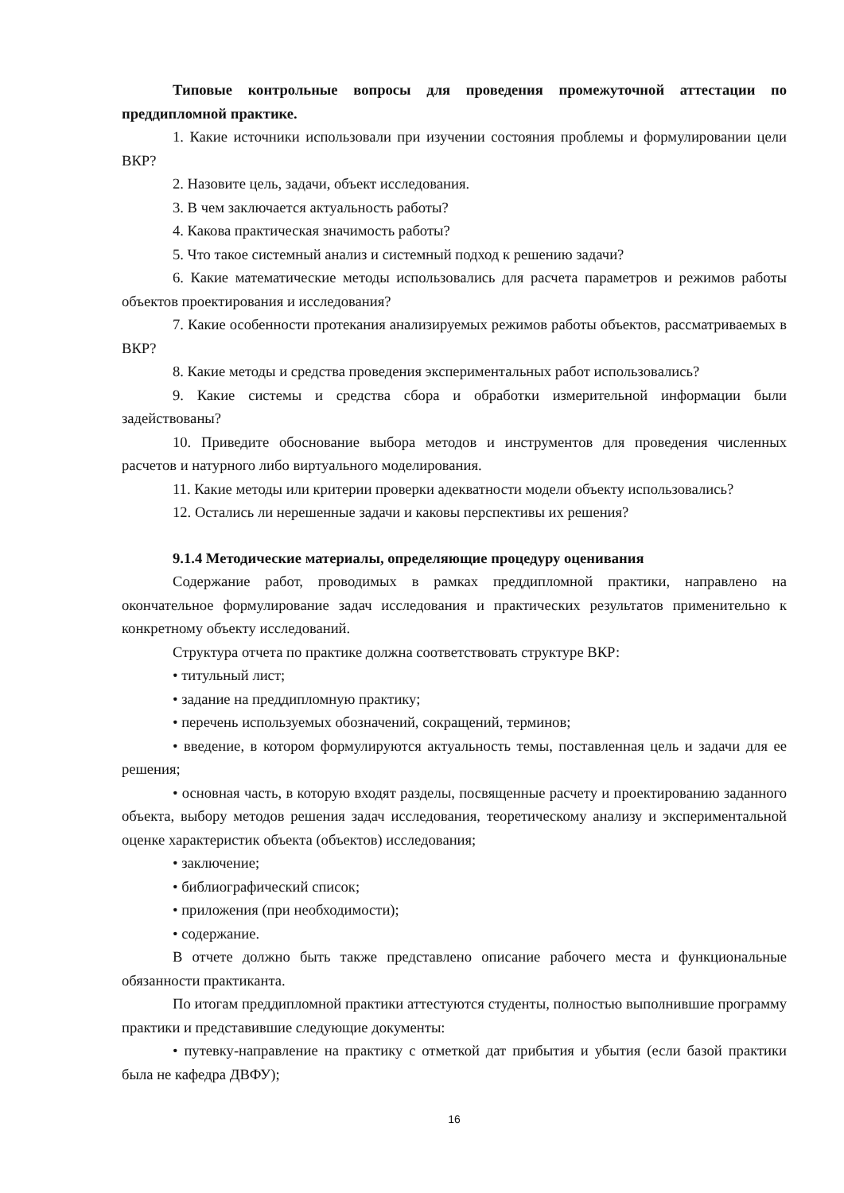Типовые контрольные вопросы для проведения промежуточной аттестации по преддипломной практике.
1. Какие источники использовали при изучении состояния проблемы и формулировании цели ВКР?
2. Назовите цель, задачи, объект исследования.
3. В чем заключается актуальность работы?
4. Какова практическая значимость работы?
5. Что такое системный анализ и системный подход к решению задачи?
6. Какие математические методы использовались для расчета параметров и режимов работы объектов проектирования и исследования?
7. Какие особенности протекания анализируемых режимов работы объектов, рассматриваемых в ВКР?
8. Какие методы и средства проведения экспериментальных работ использовались?
9. Какие системы и средства сбора и обработки измерительной информации были задействованы?
10. Приведите обоснование выбора методов и инструментов для проведения численных расчетов и натурного либо виртуального моделирования.
11. Какие методы или критерии проверки адекватности модели объекту использовались?
12. Остались ли нерешенные задачи и каковы перспективы их решения?
9.1.4 Методические материалы, определяющие процедуру оценивания
Содержание работ, проводимых в рамках преддипломной практики, направлено на окончательное формулирование задач исследования и практических результатов применительно к конкретному объекту исследований.
Структура отчета по практике должна соответствовать структуре ВКР:
• титульный лист;
• задание на преддипломную практику;
• перечень используемых обозначений, сокращений, терминов;
• введение, в котором формулируются актуальность темы, поставленная цель и задачи для ее решения;
• основная часть, в которую входят разделы, посвященные расчету и проектированию заданного объекта, выбору методов решения задач исследования, теоретическому анализу и экспериментальной оценке характеристик объекта (объектов) исследования;
• заключение;
• библиографический список;
• приложения (при необходимости);
• содержание.
В отчете должно быть также представлено описание рабочего места и функциональные обязанности практиканта.
По итогам преддипломной практики аттестуются студенты, полностью выполнившие программу практики и представившие следующие документы:
• путевку-направление на практику с отметкой дат прибытия и убытия (если базой практики была не кафедра ДВФУ);
16